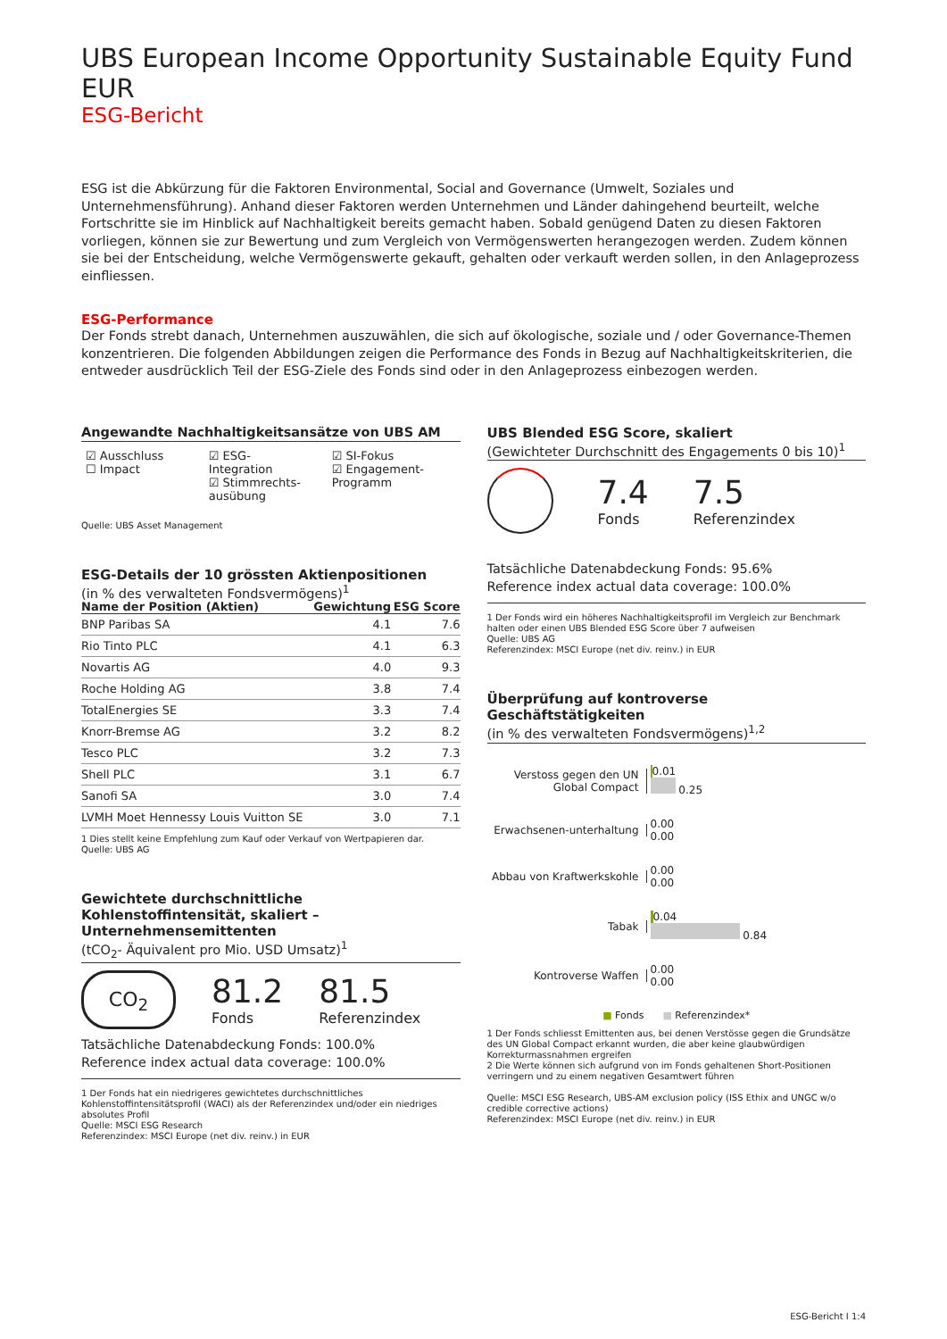UBS European Income Opportunity Sustainable Equity Fund EUR
ESG-Bericht
ESG ist die Abkürzung für die Faktoren Environmental, Social and Governance (Umwelt, Soziales und Unternehmensführung). Anhand dieser Faktoren werden Unternehmen und Länder dahingehend beurteilt, welche Fortschritte sie im Hinblick auf Nachhaltigkeit bereits gemacht haben. Sobald genügend Daten zu diesen Faktoren vorliegen, können sie zur Bewertung und zum Vergleich von Vermögenswerten herangezogen werden. Zudem können sie bei der Entscheidung, welche Vermögenswerte gekauft, gehalten oder verkauft werden sollen, in den Anlageprozess einfliessen.
ESG-Performance
Der Fonds strebt danach, Unternehmen auszuwählen, die sich auf ökologische, soziale und / oder Governance-Themen konzentrieren. Die folgenden Abbildungen zeigen die Performance des Fonds in Bezug auf Nachhaltigkeitskriterien, die entweder ausdrücklich Teil der ESG-Ziele des Fonds sind oder in den Anlageprozess einbezogen werden.
Angewandte Nachhaltigkeitsansätze von UBS AM
☑ Ausschluss
☐ Impact
☑ ESG-Integration
☑ Stimmrechts-ausübung
☑ SI-Fokus
☑ Engagement-Programm
Quelle: UBS Asset Management
ESG-Details der 10 grössten Aktienpositionen
(in % des verwalteten Fondsvermögens)<sup>1</sup>
| Name der Position (Aktien) | Gewichtung | ESG Score |
| --- | --- | --- |
| BNP Paribas SA | 4.1 | 7.6 |
| Rio Tinto PLC | 4.1 | 6.3 |
| Novartis AG | 4.0 | 9.3 |
| Roche Holding AG | 3.8 | 7.4 |
| TotalEnergies SE | 3.3 | 7.4 |
| Knorr-Bremse AG | 3.2 | 8.2 |
| Tesco PLC | 3.2 | 7.3 |
| Shell PLC | 3.1 | 6.7 |
| Sanofi SA | 3.0 | 7.4 |
| LVMH Moet Hennessy Louis Vuitton SE | 3.0 | 7.1 |
1 Dies stellt keine Empfehlung zum Kauf oder Verkauf von Wertpapieren dar.
Quelle: UBS AG
Gewichtete durchschnittliche Kohlenstoffintensität, skaliert – Unternehmensemittenten
(tCO<sub>2</sub>- Äquivalent pro Mio. USD Umsatz)<sup>1</sup>
CO<sub>2</sub>
81.2
Fonds
81.5
Referenzindex
Tatsächliche Datenabdeckung Fonds: 100.0%
Reference index actual data coverage: 100.0%
1 Der Fonds hat ein niedrigeres gewichtetes durchschnittliches Kohlenstoffintensitätsprofil (WACI) als der Referenzindex und/oder ein niedriges absolutes Profil
Quelle: MSCI ESG Research
Referenzindex: MSCI Europe (net div. reinv.) in EUR
UBS Blended ESG Score, skaliert
(Gewichteter Durchschnitt des Engagements 0 bis 10)<sup>1</sup>
7.4
Fonds
7.5
Referenzindex
Tatsächliche Datenabdeckung Fonds: 95.6%
Reference index actual data coverage: 100.0%
1 Der Fonds wird ein höheres Nachhaltigkeitsprofil im Vergleich zur Benchmark halten oder einen UBS Blended ESG Score über 7 aufweisen
Quelle: UBS AG
Referenzindex: MSCI Europe (net div. reinv.) in EUR
Überprüfung auf kontroverse Geschäftstätigkeiten
(in % des verwalteten Fondsvermögens)<sup>1,2</sup>
Verstoss gegen den UN Global Compact
0.01
0.25
Erwachsenen-unterhaltung
0.00
0.00
Abbau von Kraftwerkskohle
0.00
0.00
Tabak
0.04
0.84
Kontroverse Waffen
0.00
0.00
■ Fonds ■ Referenzindex*
1 Der Fonds schliesst Emittenten aus, bei denen Verstösse gegen die Grundsätze des UN Global Compact erkannt wurden, die aber keine glaubwürdigen Korrekturmassnahmen ergreifen
2 Die Werte können sich aufgrund von im Fonds gehaltenen Short-Positionen verringern und zu einem negativen Gesamtwert führen
Quelle: MSCI ESG Research, UBS-AM exclusion policy (ISS Ethix and UNGC w/o credible corrective actions)
Referenzindex: MSCI Europe (net div. reinv.) in EUR
ESG-Bericht I 1:4